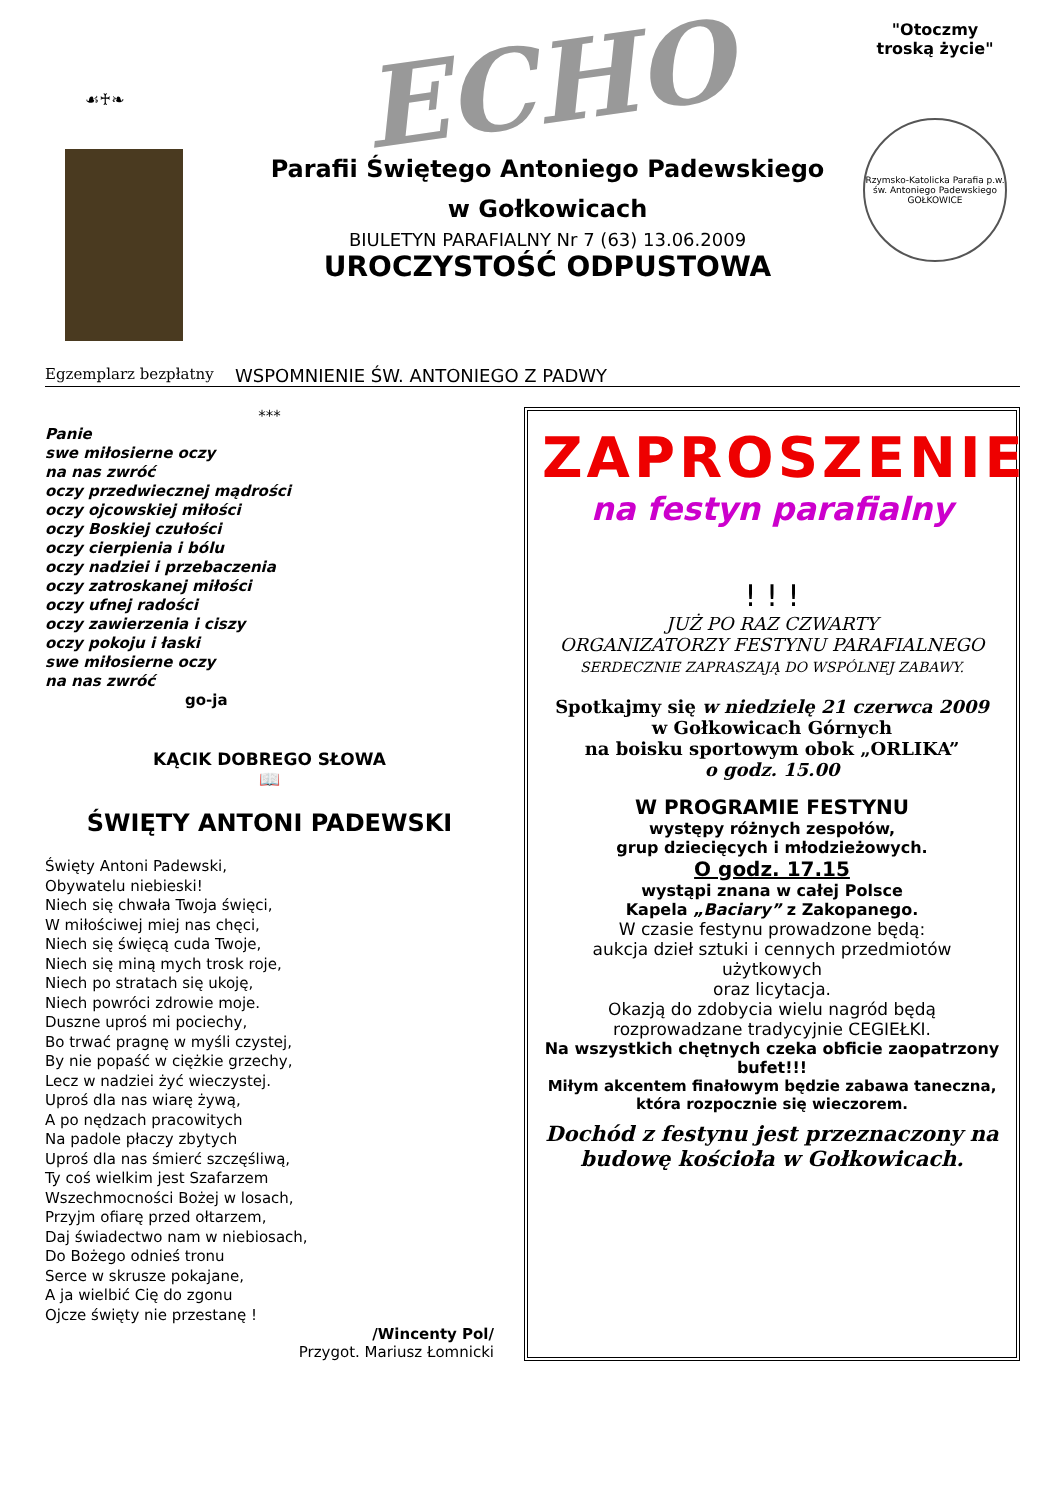☙♰❧
ECHO
Parafii Świętego Antoniego Padewskiego
w Gołkowicach
BIULETYN PARAFIALNY Nr 7 (63) 13.06.2009
UROCZYSTOŚĆ ODPUSTOWA
"Otoczmy
troską życie"
Rzymsko-Katolicka Parafia p.w. św. Antoniego Padewskiego GOŁKOWICE
Egzemplarz bezpłatny WSPOMNIENIE ŚW. ANTONIEGO Z PADWY
***
Panie
swe miłosierne oczy
na nas zwróć
oczy przedwiecznej mądrości
oczy ojcowskiej miłości
oczy Boskiej czułości
oczy cierpienia i bólu
oczy nadziei i przebaczenia
oczy zatroskanej miłości
oczy ufnej radości
oczy zawierzenia i ciszy
oczy pokoju i łaski
swe miłosierne oczy
na nas zwróć
go-ja
KĄCIK DOBREGO SŁOWA
📖
ŚWIĘTY ANTONI PADEWSKI
Święty Antoni Padewski,
Obywatelu niebieski!
Niech się chwała Twoja święci,
W miłościwej miej nas chęci,
Niech się święcą cuda Twoje,
Niech się miną mych trosk roje,
Niech po stratach się ukoję,
Niech powróci zdrowie moje.
Duszne uproś mi pociechy,
Bo trwać pragnę w myśli czystej,
By nie popaść w ciężkie grzechy,
Lecz w nadziei żyć wieczystej.
Uproś dla nas wiarę żywą,
A po nędzach pracowitych
Na padole płaczy zbytych
Uproś dla nas śmierć szczęśliwą,
Ty coś wielkim jest Szafarzem
Wszechmocności Bożej w losach,
Przyjm ofiarę przed ołtarzem,
Daj świadectwo nam w niebiosach,
Do Bożego odnieś tronu
Serce w skrusze pokajane,
A ja wielbić Cię do zgonu
Ojcze święty nie przestanę !
/Wincenty Pol/
Przygot. Mariusz Łomnicki
ZAPROSZENIE
na festyn parafialny
! ! !
JUŻ PO RAZ CZWARTY
ORGANIZATORZY FESTYNU PARAFIALNEGO
SERDECZNIE ZAPRASZAJĄ DO WSPÓLNEJ ZABAWY.
Spotkajmy się w niedzielę 21 czerwca 2009
w Gołkowicach Górnych
na boisku sportowym obok „ORLIKA”
o godz. 15.00
W PROGRAMIE FESTYNU
występy różnych zespołów,
grup dziecięcych i młodzieżowych.
O godz. 17.15
wystąpi znana w całej Polsce
Kapela „Baciary” z Zakopanego.
W czasie festynu prowadzone będą:
aukcja dzieł sztuki i cennych przedmiotów użytkowych
oraz licytacja.
Okazją do zdobycia wielu nagród będą rozprowadzane tradycyjnie CEGIEŁKI.
Na wszystkich chętnych czeka obficie zaopatrzony bufet!!!
Miłym akcentem finałowym będzie zabawa taneczna, która rozpocznie się wieczorem.
Dochód z festynu jest przeznaczony na budowę kościoła w Gołkowicach.